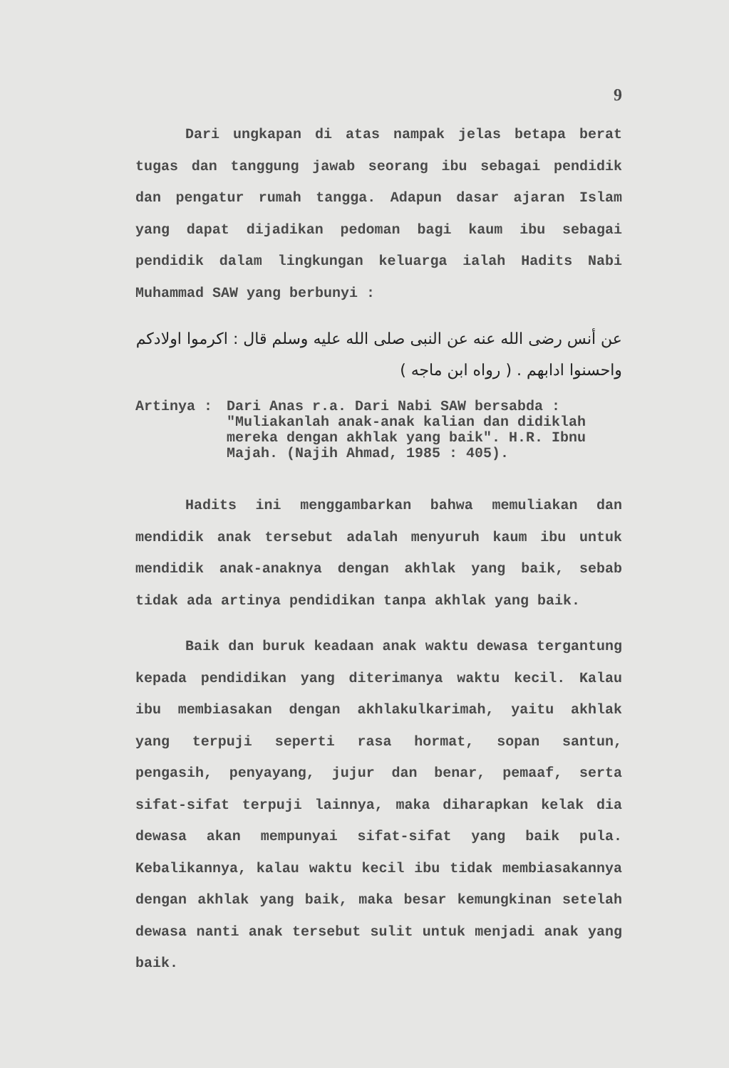9
Dari ungkapan di atas nampak jelas betapa berat tugas dan tanggung jawab seorang ibu sebagai pendidik dan pengatur rumah tangga. Adapun dasar ajaran Islam yang dapat dijadikan pedoman bagi kaum ibu sebagai pendidik dalam lingkungan keluarga ialah Hadits Nabi Muhammad SAW yang berbunyi :
عن أنس رضى الله عنه عن النبى صلى الله عليه وسلم قال : اكرموا اولادكم واحسنوا ادابهم . ( رواه ابن ماجه )
Artinya : Dari Anas r.a. Dari Nabi SAW bersabda : "Muliakanlah anak-anak kalian dan didiklah mereka dengan akhlak yang baik". H.R. Ibnu Majah. (Najih Ahmad, 1985 : 405).
Hadits ini menggambarkan bahwa memuliakan dan mendidik anak tersebut adalah menyuruh kaum ibu untuk mendidik anak-anaknya dengan akhlak yang baik, sebab tidak ada artinya pendidikan tanpa akhlak yang baik.
Baik dan buruk keadaan anak waktu dewasa tergantung kepada pendidikan yang diterimanya waktu kecil. Kalau ibu membiasakan dengan akhlakulkarimah, yaitu akhlak yang terpuji seperti rasa hormat, sopan santun, pengasih, penyayang, jujur dan benar, pemaaf, serta sifat-sifat terpuji lainnya, maka diharapkan kelak dia dewasa akan mempunyai sifat-sifat yang baik pula. Kebalikannya, kalau waktu kecil ibu tidak membiasakannya dengan akhlak yang baik, maka besar kemungkinan setelah dewasa nanti anak tersebut sulit untuk menjadi anak yang baik.